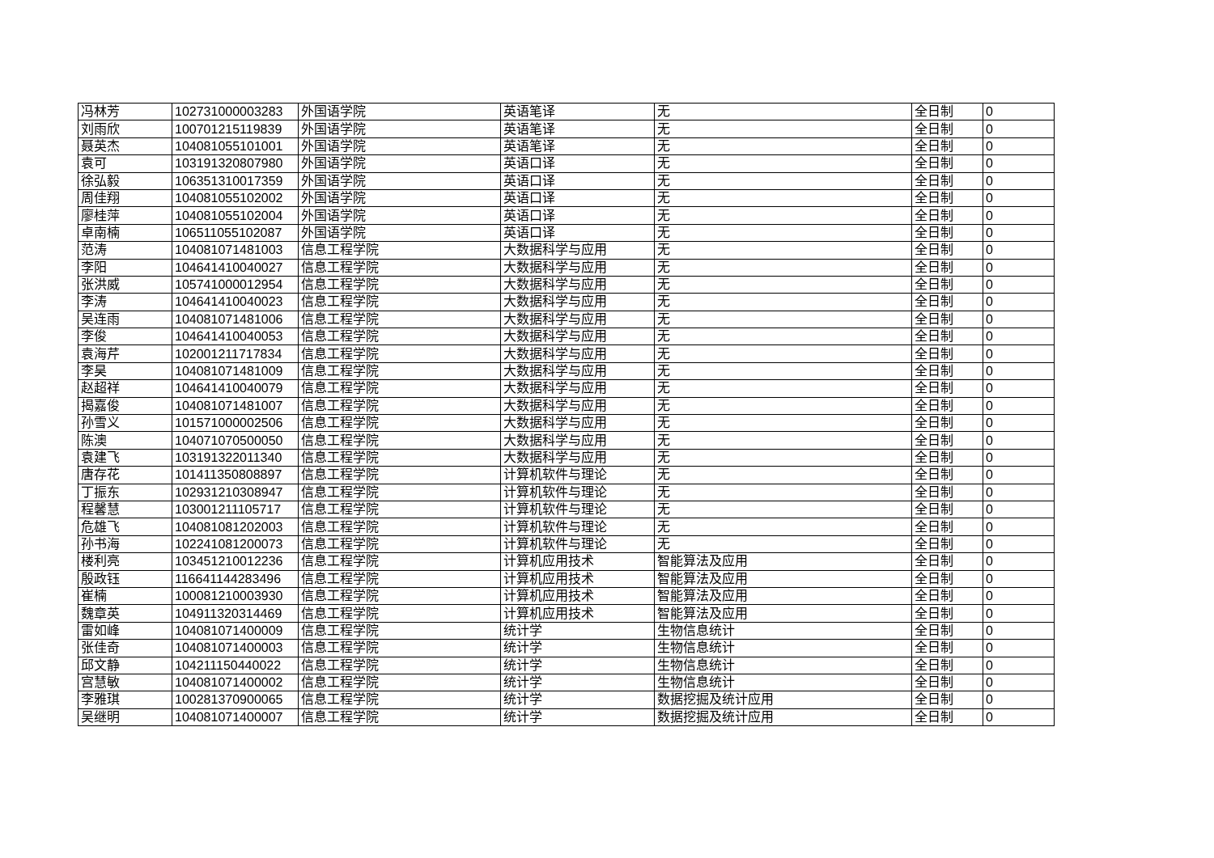| 冯林芳 | 102731000003283 | 外国语学院 | 英语笔译 | 无 | 全日制 | 0 |
| 刘雨欣 | 100701215119839 | 外国语学院 | 英语笔译 | 无 | 全日制 | 0 |
| 聂英杰 | 104081055101001 | 外国语学院 | 英语笔译 | 无 | 全日制 | 0 |
| 袁可 | 103191320807980 | 外国语学院 | 英语口译 | 无 | 全日制 | 0 |
| 徐弘毅 | 106351310017359 | 外国语学院 | 英语口译 | 无 | 全日制 | 0 |
| 周佳翔 | 104081055102002 | 外国语学院 | 英语口译 | 无 | 全日制 | 0 |
| 廖桂萍 | 104081055102004 | 外国语学院 | 英语口译 | 无 | 全日制 | 0 |
| 卓南楠 | 106511055102087 | 外国语学院 | 英语口译 | 无 | 全日制 | 0 |
| 范涛 | 104081071481003 | 信息工程学院 | 大数据科学与应用 | 无 | 全日制 | 0 |
| 李阳 | 104641410040027 | 信息工程学院 | 大数据科学与应用 | 无 | 全日制 | 0 |
| 张洪威 | 105741000012954 | 信息工程学院 | 大数据科学与应用 | 无 | 全日制 | 0 |
| 李涛 | 104641410040023 | 信息工程学院 | 大数据科学与应用 | 无 | 全日制 | 0 |
| 吴连雨 | 104081071481006 | 信息工程学院 | 大数据科学与应用 | 无 | 全日制 | 0 |
| 李俊 | 104641410040053 | 信息工程学院 | 大数据科学与应用 | 无 | 全日制 | 0 |
| 袁海芹 | 102001211717834 | 信息工程学院 | 大数据科学与应用 | 无 | 全日制 | 0 |
| 李昊 | 104081071481009 | 信息工程学院 | 大数据科学与应用 | 无 | 全日制 | 0 |
| 赵超祥 | 104641410040079 | 信息工程学院 | 大数据科学与应用 | 无 | 全日制 | 0 |
| 揭嘉俊 | 104081071481007 | 信息工程学院 | 大数据科学与应用 | 无 | 全日制 | 0 |
| 孙雪义 | 101571000002506 | 信息工程学院 | 大数据科学与应用 | 无 | 全日制 | 0 |
| 陈澳 | 104071070500050 | 信息工程学院 | 大数据科学与应用 | 无 | 全日制 | 0 |
| 袁建飞 | 103191322011340 | 信息工程学院 | 大数据科学与应用 | 无 | 全日制 | 0 |
| 唐存花 | 101411350808897 | 信息工程学院 | 计算机软件与理论 | 无 | 全日制 | 0 |
| 丁振东 | 102931210308947 | 信息工程学院 | 计算机软件与理论 | 无 | 全日制 | 0 |
| 程馨慧 | 103001211105717 | 信息工程学院 | 计算机软件与理论 | 无 | 全日制 | 0 |
| 危雄飞 | 104081081202003 | 信息工程学院 | 计算机软件与理论 | 无 | 全日制 | 0 |
| 孙书海 | 102241081200073 | 信息工程学院 | 计算机软件与理论 | 无 | 全日制 | 0 |
| 楼利亮 | 103451210012236 | 信息工程学院 | 计算机应用技术 | 智能算法及应用 | 全日制 | 0 |
| 殷政钰 | 116641144283496 | 信息工程学院 | 计算机应用技术 | 智能算法及应用 | 全日制 | 0 |
| 崔楠 | 100081210003930 | 信息工程学院 | 计算机应用技术 | 智能算法及应用 | 全日制 | 0 |
| 魏章英 | 104911320314469 | 信息工程学院 | 计算机应用技术 | 智能算法及应用 | 全日制 | 0 |
| 雷如峰 | 104081071400009 | 信息工程学院 | 统计学 | 生物信息统计 | 全日制 | 0 |
| 张佳奇 | 104081071400003 | 信息工程学院 | 统计学 | 生物信息统计 | 全日制 | 0 |
| 邱文静 | 104211150440022 | 信息工程学院 | 统计学 | 生物信息统计 | 全日制 | 0 |
| 宫慧敏 | 104081071400002 | 信息工程学院 | 统计学 | 生物信息统计 | 全日制 | 0 |
| 李雅琪 | 100281370900065 | 信息工程学院 | 统计学 | 数据挖掘及统计应用 | 全日制 | 0 |
| 吴继明 | 104081071400007 | 信息工程学院 | 统计学 | 数据挖掘及统计应用 | 全日制 | 0 |